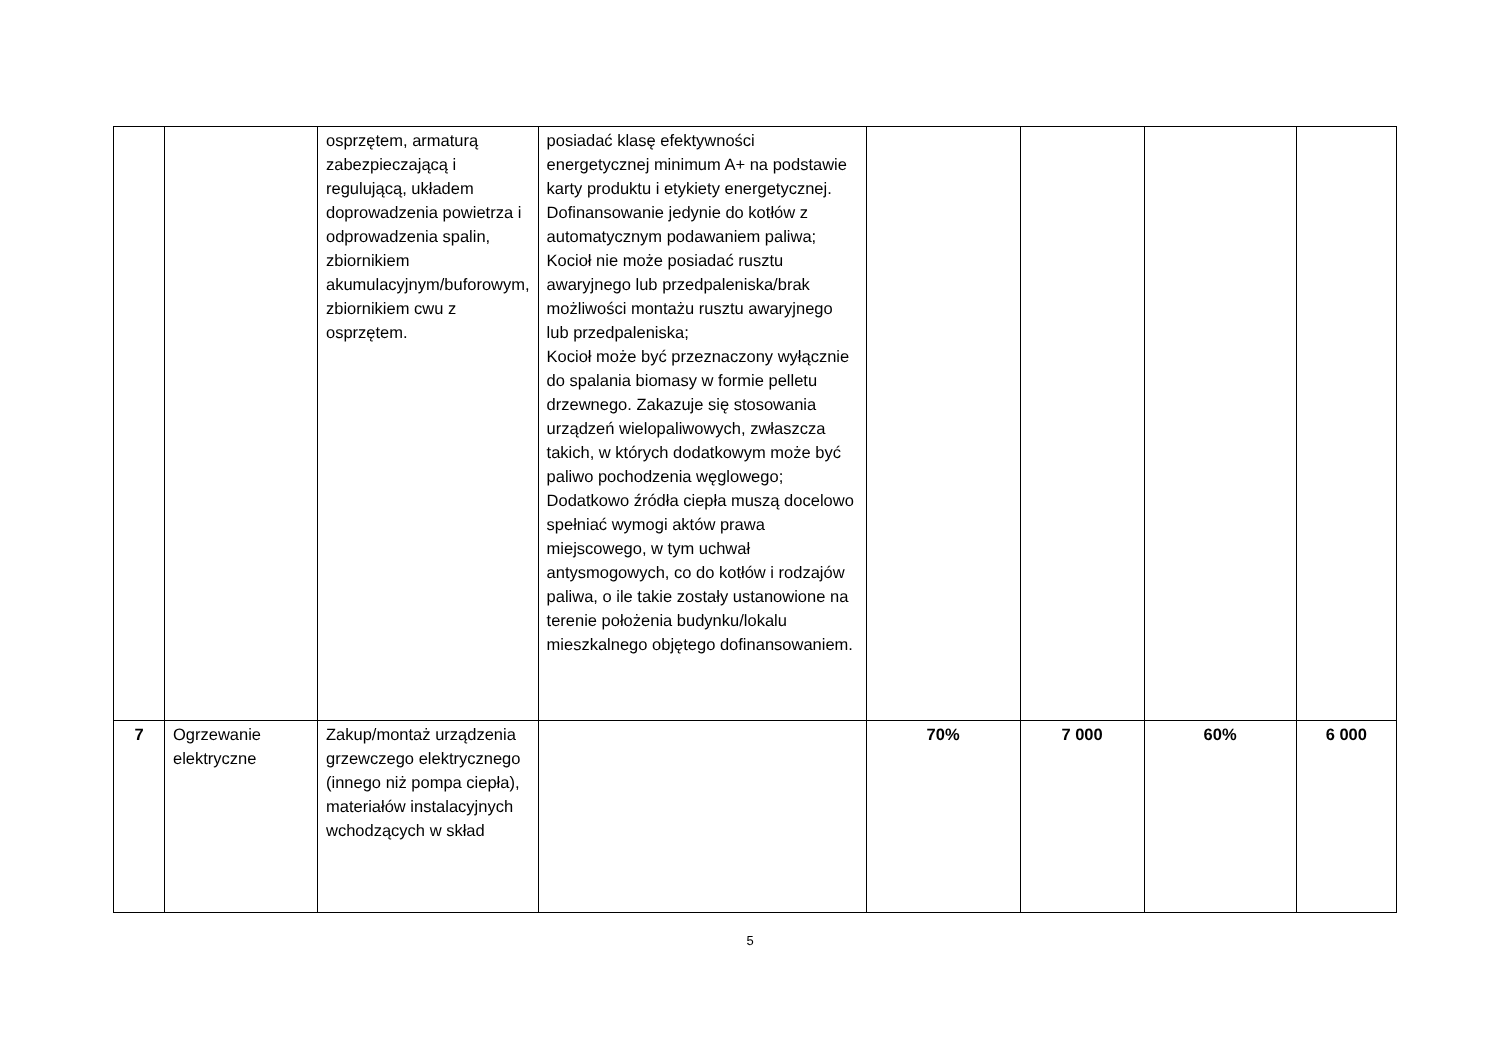| | | osprzętem, armaturą zabezpieczającą i regulującą, układem doprowadzenia powietrza i odprowadzenia spalin, zbiornikiem akumulacyjnym/buforowym, zbiornikiem cwu z osprzętem. | posiadać klasę efektywności energetycznej minimum A+ na podstawie karty produktu i etykiety energetycznej. Dofinansowanie jedynie do kotłów z automatycznym podawaniem paliwa; Kocioł nie może posiadać rusztu awaryjnego lub przedpaleniska/brak możliwości montażu rusztu awaryjnego lub przedpaleniska; Kocioł może być przeznaczony wyłącznie do spalania biomasy w formie pelletu drzewnego. Zakazuje się stosowania urządzeń wielopaliwowych, zwłaszcza takich, w których dodatkowym może być paliwo pochodzenia węglowego; Dodatkowo źródła ciepła muszą docelowo spełniać wymogi aktów prawa miejscowego, w tym uchwał antysmogowych, co do kotłów i rodzajów paliwa, o ile takie zostały ustanowione na terenie położenia budynku/lokalu mieszkalnego objętego dofinansowaniem. | | | | |
| 7 | Ogrzewanie elektryczne | Zakup/montaż urządzenia grzewczego elektrycznego (innego niż pompa ciepła), materiałów instalacyjnych wchodzących w skład | | 70% | 7 000 | 60% | 6 000 |
5